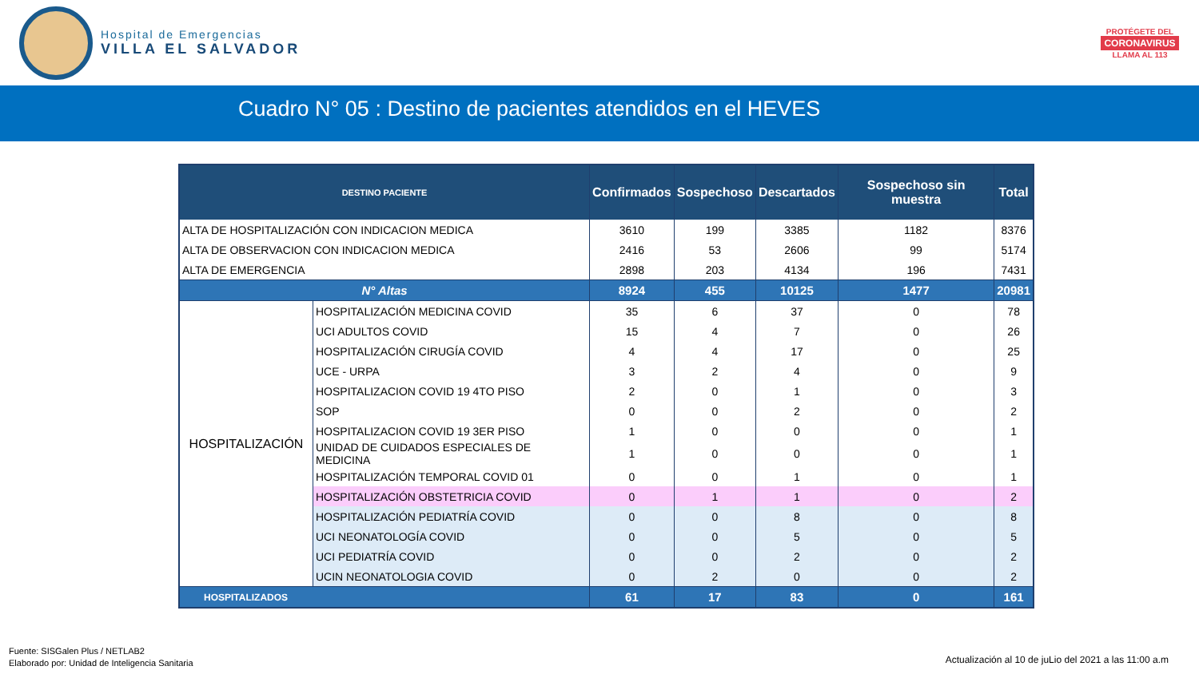Hospital de Emergencias
VILLA EL SALVADOR
PROTÉGETE DEL
CORONAVIRUS
LLAMA AL 113
Cuadro N° 05 : Destino de pacientes atendidos en el HEVES
| DESTINO PACIENTE | | Confirmados | Sospechoso | Descartados | Sospechoso sin muestra | Total |
| --- | --- | --- | --- | --- | --- | --- |
| ALTA DE HOSPITALIZACIÓN CON INDICACION MEDICA | | 3610 | 199 | 3385 | 1182 | 8376 |
| ALTA DE OBSERVACION CON INDICACION MEDICA | | 2416 | 53 | 2606 | 99 | 5174 |
| ALTA DE EMERGENCIA | | 2898 | 203 | 4134 | 196 | 7431 |
| N° Altas | | 8924 | 455 | 10125 | 1477 | 20981 |
| HOSPITALIZACIÓN | HOSPITALIZACIÓN MEDICINA COVID | 35 | 6 | 37 | 0 | 78 |
| | UCI ADULTOS COVID | 15 | 4 | 7 | 0 | 26 |
| | HOSPITALIZACIÓN CIRUGÍA COVID | 4 | 4 | 17 | 0 | 25 |
| | UCE - URPA | 3 | 2 | 4 | 0 | 9 |
| | HOSPITALIZACION COVID 19 4TO PISO | 2 | 0 | 1 | 0 | 3 |
| | SOP | 0 | 0 | 2 | 0 | 2 |
| | HOSPITALIZACION COVID 19 3ER PISO | 1 | 0 | 0 | 0 | 1 |
| | UNIDAD DE CUIDADOS ESPECIALES DE MEDICINA | 1 | 0 | 0 | 0 | 1 |
| | HOSPITALIZACIÓN TEMPORAL COVID 01 | 0 | 0 | 1 | 0 | 1 |
| | HOSPITALIZACIÓN OBSTETRICIA COVID | 0 | 1 | 1 | 0 | 2 |
| | HOSPITALIZACIÓN PEDIATRÍA COVID | 0 | 0 | 8 | 0 | 8 |
| | UCI NEONATOLOGÍA COVID | 0 | 0 | 5 | 0 | 5 |
| | UCI PEDIATRÍA COVID | 0 | 0 | 2 | 0 | 2 |
| | UCIN NEONATOLOGIA COVID | 0 | 2 | 0 | 0 | 2 |
| HOSPITALIZADOS | | 61 | 17 | 83 | 0 | 161 |
Fuente: SISGalen Plus / NETLAB2
Elaborado por: Unidad de Inteligencia Sanitaria
Actualización al 10 de juLio del 2021 a las 11:00 a.m